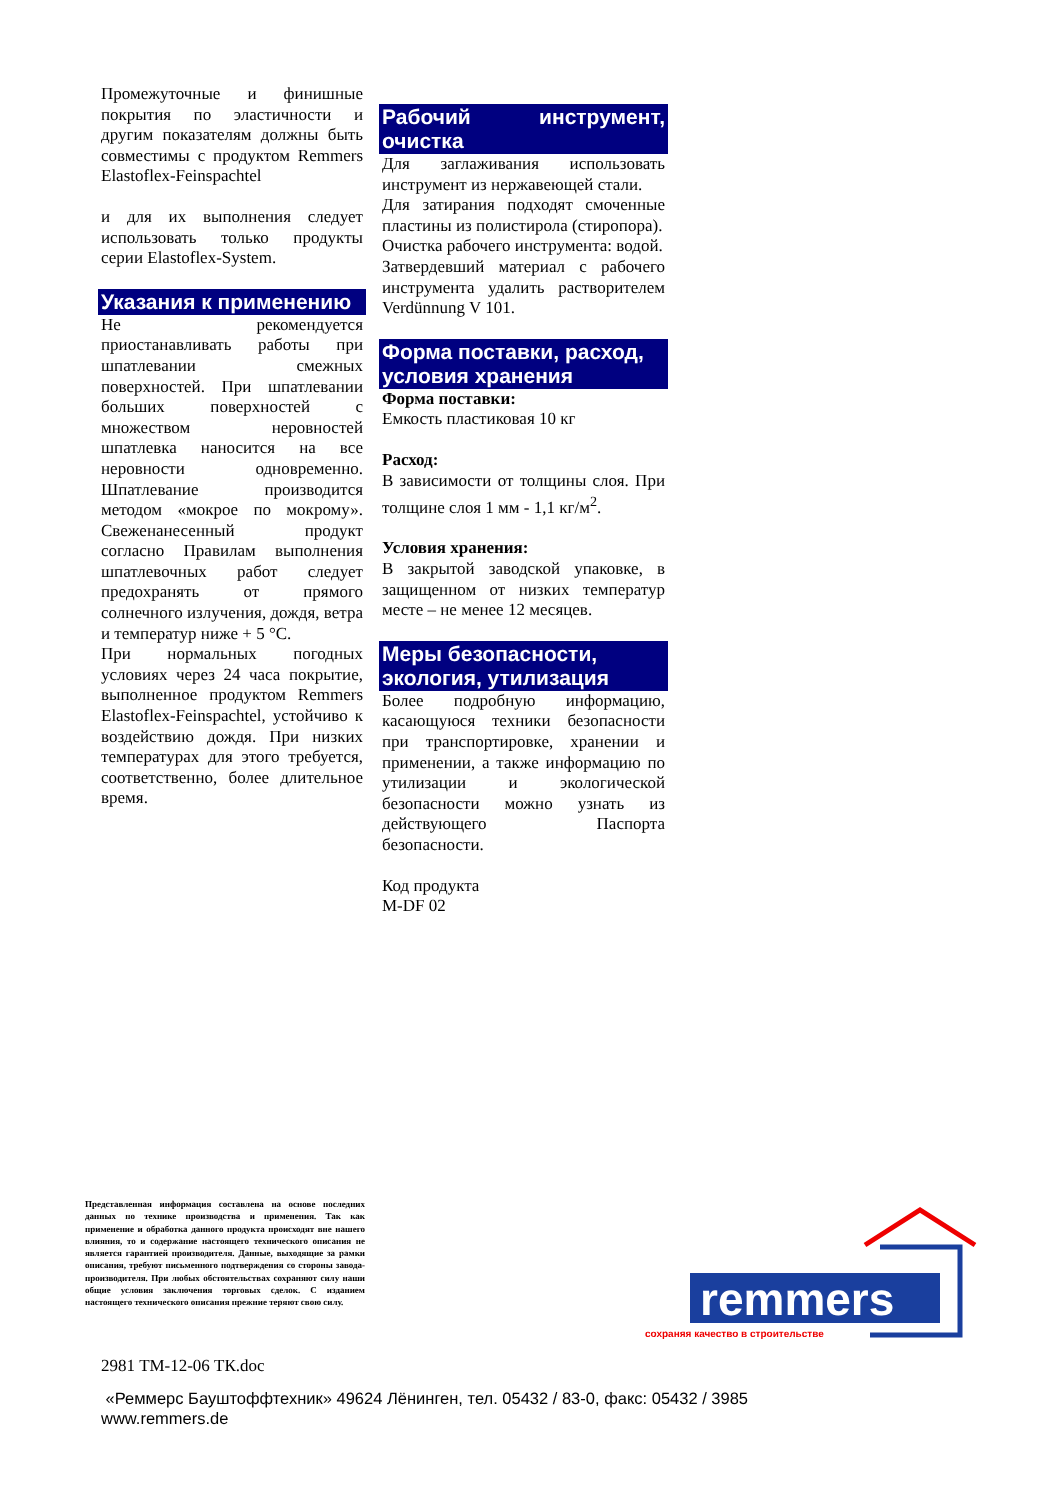Промежуточные и финишные покрытия по эластичности и другим показателям должны быть совместимы с продуктом Remmers Elastoflex-Feinspachtel
и для их выполнения следует использовать только продукты серии Elastoflex-System.
Указания к применению
Не рекомендуется приостанавливать работы при шпатлевании смежных поверхностей. При шпатлевании больших поверхностей с множеством неровностей шпатлевка наносится на все неровности одновременно. Шпатлевание производится методом «мокрое по мокрому». Свеженанесенный продукт согласно Правилам выполнения шпатлевочных работ следует предохранять от прямого солнечного излучения, дождя, ветра и температур ниже + 5 °С.
При нормальных погодных условиях через 24 часа покрытие, выполненное продуктом Remmers Elastoflex-Feinspachtel, устойчиво к воздействию дождя. При низких температурах для этого требуется, соответственно, более длительное время.
Рабочий инструмент, очистка
Для заглаживания использовать инструмент из нержавеющей стали.
Для затирания подходят смоченные пластины из полистирола (стиропора).
Очистка рабочего инструмента: водой.
Затвердевший материал с рабочего инструмента удалить растворителем Verdünnung V 101.
Форма поставки, расход, условия хранения
Форма поставки:
Емкость пластиковая 10 кг
Расход:
В зависимости от толщины слоя. При толщине слоя 1 мм - 1,1 кг/м<sup>2</sup>.
Условия хранения:
В закрытой заводской упаковке, в защищенном от низких температур месте – не менее 12 месяцев.
Меры безопасности, экология, утилизация
Более подробную информацию, касающуюся техники безопасности при транспортировке, хранении и применении, а также информацию по утилизации и экологической безопасности можно узнать из действующего Паспорта безопасности.
Код продукта
M-DF 02
Представленная информация составлена на основе последних данных по технике производства и применения. Так как применение и обработка данного продукта происходят вне нашего влияния, то и содержание настоящего технического описания не является гарантией производителя. Данные, выходящие за рамки описания, требуют письменного подтверждения со стороны завода-производителя. При любых обстоятельствах сохраняют силу наши общие условия заключения торговых сделок. С изданием настоящего технического описания прежние теряют свою силу.
remmers
сохраняя качество в строительстве
2981 ТМ-12-06 ТК.doc
«Реммерс Бауштоффтехник» 49624 Лёнинген, тел. 05432 / 83-0, факс: 05432 / 3985
www.remmers.de